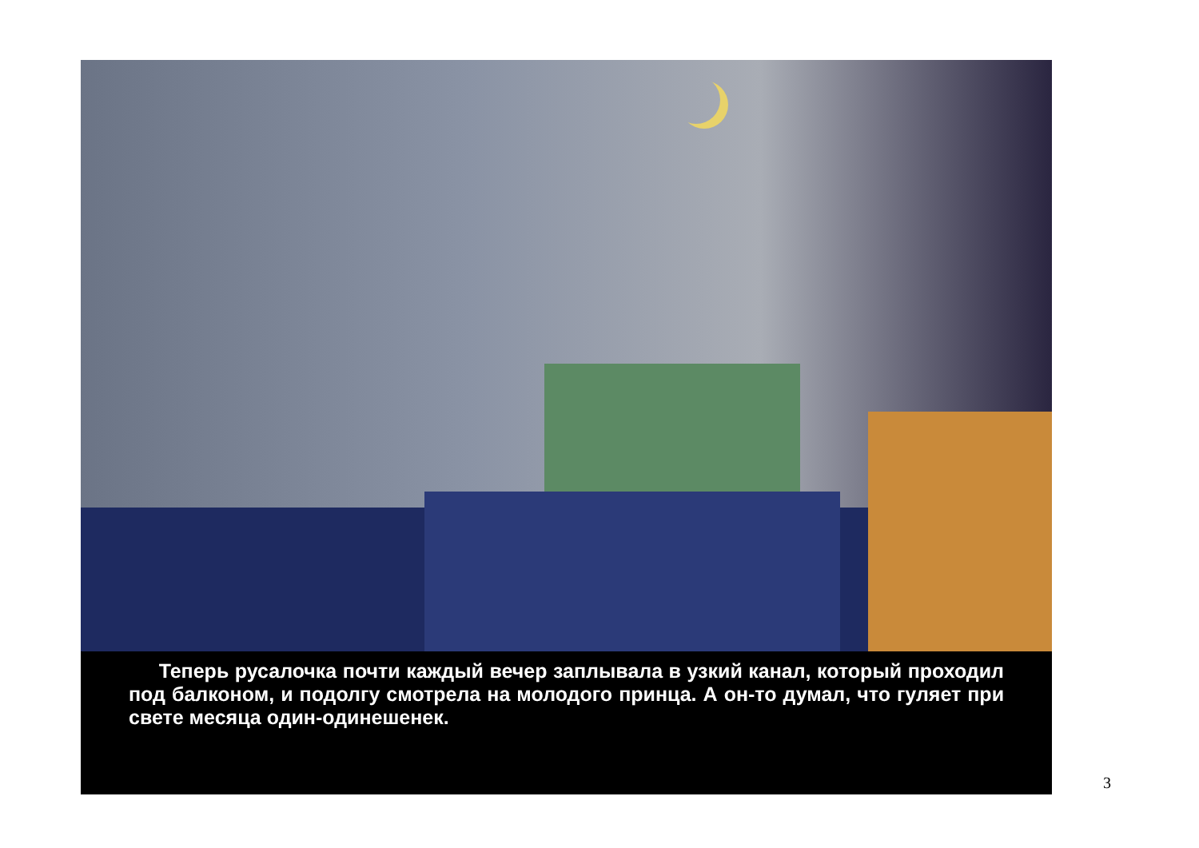Теперь русалочка почти каждый вечер заплывала в узкий канал, который проходил под балконом, и подолгу смотрела на молодого принца. А он-то думал, что гуляет при свете месяца один-одинешенек.
3